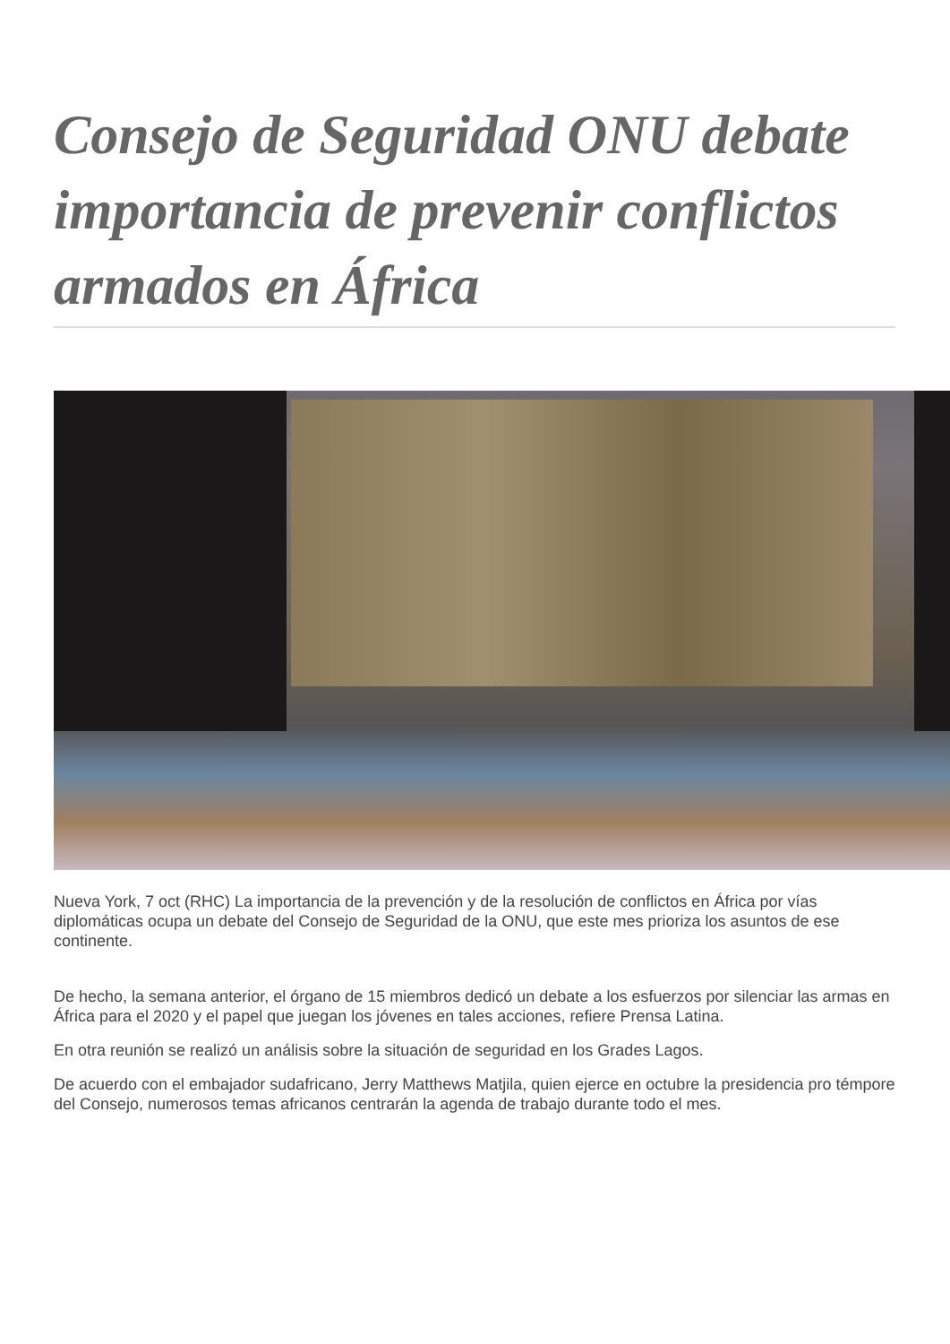Consejo de Seguridad ONU debate importancia de prevenir conflictos armados en África
Nueva York, 7 oct (RHC) La importancia de la prevención y de la resolución de conflictos en África por vías diplomáticas ocupa un debate del Consejo de Seguridad de la ONU, que este mes prioriza los asuntos de ese continente.
De hecho, la semana anterior, el órgano de 15 miembros dedicó un debate a los esfuerzos por silenciar las armas en África para el 2020 y el papel que juegan los jóvenes en tales acciones, refiere Prensa Latina.
En otra reunión se realizó un análisis sobre la situación de seguridad en los Grades Lagos.
De acuerdo con el embajador sudafricano, Jerry Matthews Matjila, quien ejerce en octubre la presidencia pro témpore del Consejo, numerosos temas africanos centrarán la agenda de trabajo durante todo el mes.